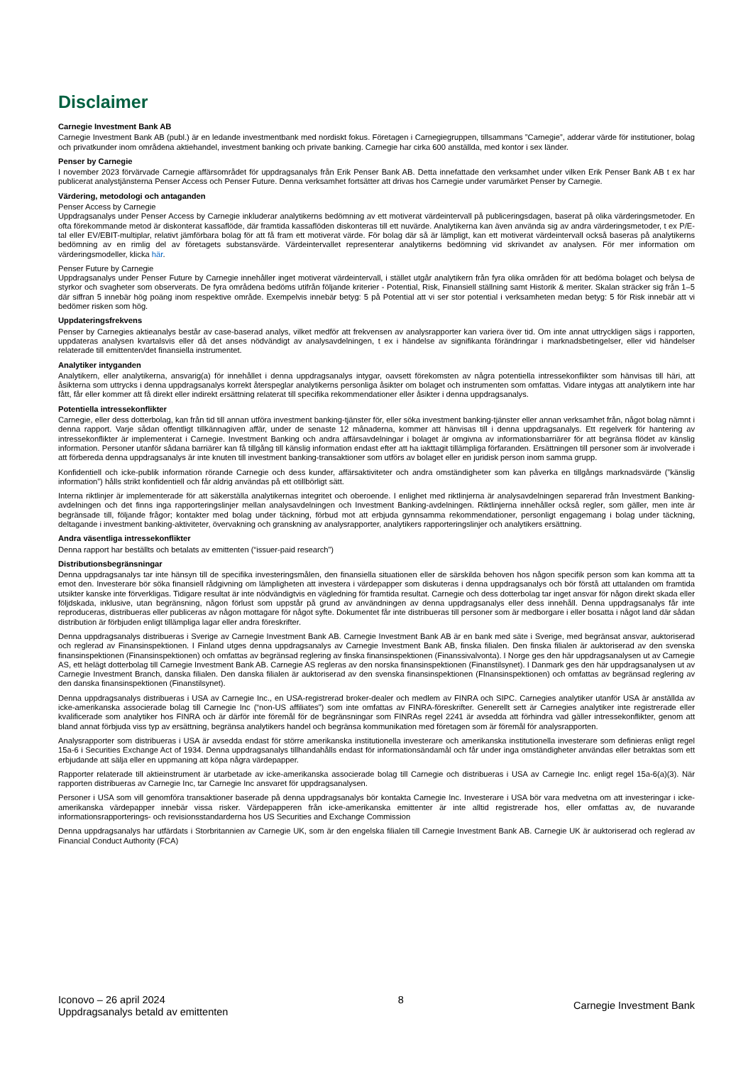Disclaimer
Carnegie Investment Bank AB
Carnegie Investment Bank AB (publ.) är en ledande investmentbank med nordiskt fokus. Företagen i Carnegiegruppen, tillsammans ”Carnegie”, adderar värde för institutioner, bolag och privatkunder inom områdena aktiehandel, investment banking och private banking. Carnegie har cirka 600 anställda, med kontor i sex länder.
Penser by Carnegie
I november 2023 förvärvade Carnegie affärsområdet för uppdragsanalys från Erik Penser Bank AB. Detta innefattade den verksamhet under vilken Erik Penser Bank AB t ex har publicerat analystjänsterna Penser Access och Penser Future. Denna verksamhet fortsätter att drivas hos Carnegie under varumärket Penser by Carnegie.
Värdering, metodologi och antaganden
Penser Access by Carnegie
Uppdragsanalys under Penser Access by Carnegie inkluderar analytikerns bedömning av ett motiverat värdeintervall på publiceringsdagen, baserat på olika värderingsmetoder. En ofta förekommande metod är diskonterat kassaflöde, där framtida kassaflöden diskonteras till ett nuvärde. Analytikerna kan även använda sig av andra värderingsmetoder, t ex P/E-tal eller EV/EBIT-multiplar, relativt jämförbara bolag för att få fram ett motiverat värde. För bolag där så är lämpligt, kan ett motiverat värdeintervall också baseras på analytikerns bedömning av en rimlig del av företagets substansvärde. Värdeintervallet representerar analytikerns bedömning vid skrivandet av analysen. För mer information om värderingsmodeller, klicka här.
Penser Future by Carnegie
Uppdragsanalys under Penser Future by Carnegie innehåller inget motiverat värdeintervall, i stället utgår analytikern från fyra olika områden för att bedöma bolaget och belysa de styrkor och svagheter som observerats. De fyra områdena bedöms utifrån följande kriterier - Potential, Risk, Finansiell ställning samt Historik & meriter. Skalan sträcker sig från 1–5 där siffran 5 innebär hög poäng inom respektive område. Exempelvis innebär betyg: 5 på Potential att vi ser stor potential i verksamheten medan betyg: 5 för Risk innebär att vi bedömer risken som hög.
Uppdateringsfrekvens
Penser by Carnegies aktieanalys består av case-baserad analys, vilket medför att frekvensen av analysrapporter kan variera över tid. Om inte annat uttryckligen sägs i rapporten, uppdateras analysen kvartalsvis eller då det anses nödvändigt av analysavdelningen, t ex i händelse av signifikanta förändringar i marknadsbetingelser, eller vid händelser relaterade till emittenten/det finansiella instrumentet.
Analytiker intyganden
Analytikern, eller analytikerna, ansvarig(a) för innehållet i denna uppdragsanalys intygar, oavsett förekomsten av några potentiella intressekonflikter som hänvisas till häri, att åsikterna som uttrycks i denna uppdragsanalys korrekt återspeglar analytikerns personliga åsikter om bolaget och instrumenten som omfattas. Vidare intygas att analytikern inte har fått, får eller kommer att få direkt eller indirekt ersättning relaterat till specifika rekommendationer eller åsikter i denna uppdragsanalys.
Potentiella intressekonflikter
Carnegie, eller dess dotterbolag, kan från tid till annan utföra investment banking-tjänster för, eller söka investment banking-tjänster eller annan verksamhet från, något bolag nämnt i denna rapport. Varje sådan offentligt tillkännagiven affär, under de senaste 12 månaderna, kommer att hänvisas till i denna uppdragsanalys. Ett regelverk för hantering av intressekonflikter är implementerat i Carnegie. Investment Banking och andra affärsavdelningar i bolaget är omgivna av informationsbarriärer för att begränsa flödet av känslig information. Personer utanför sådana barriärer kan få tillgång till känslig information endast efter att ha iakttagit tillämpliga förfaranden. Ersättningen till personer som är involverade i att förbereda denna uppdragsanalys är inte knuten till investment banking-transaktioner som utförs av bolaget eller en juridisk person inom samma grupp.
Konfidentiell och icke-publik information rörande Carnegie och dess kunder, affärsaktiviteter och andra omständigheter som kan påverka en tillgångs marknadsvärde (”känslig information”) hålls strikt konfidentiell och får aldrig användas på ett otillbörligt sätt.
Interna riktlinjer är implementerade för att säkerställa analytikernas integritet och oberoende. I enlighet med riktlinjerna är analysavdelningen separerad från Investment Banking-avdelningen och det finns inga rapporteringslinjer mellan analysavdelningen och Investment Banking-avdelningen. Riktlinjerna innehåller också regler, som gäller, men inte är begränsade till, följande frågor; kontakter med bolag under täckning, förbud mot att erbjuda gynnsamma rekommendationer, personligt engagemang i bolag under täckning, deltagande i investment banking-aktiviteter, övervakning och granskning av analysrapporter, analytikers rapporteringslinjer och analytikers ersättning.
Andra väsentliga intressekonflikter
Denna rapport har beställts och betalats av emittenten (“issuer-paid research”)
Distributionsbegränsningar
Denna uppdragsanalys tar inte hänsyn till de specifika investeringsmålen, den finansiella situationen eller de särskilda behoven hos någon specifik person som kan komma att ta emot den. Investerare bör söka finansiell rådgivning om lämpligheten att investera i värdepapper som diskuteras i denna uppdragsanalys och bör förstå att uttalanden om framtida utsikter kanske inte förverkligas. Tidigare resultat är inte nödvändigtvis en vägledning för framtida resultat. Carnegie och dess dotterbolag tar inget ansvar för någon direkt skada eller följdskada, inklusive, utan begränsning, någon förlust som uppstår på grund av användningen av denna uppdragsanalys eller dess innehåll. Denna uppdragsanalys får inte reproduceras, distribueras eller publiceras av någon mottagare för något syfte. Dokumentet får inte distribueras till personer som är medborgare i eller bosatta i något land där sådan distribution är förbjuden enligt tillämpliga lagar eller andra föreskrifter.
Denna uppdragsanalys distribueras i Sverige av Carnegie Investment Bank AB. Carnegie Investment Bank AB är en bank med säte i Sverige, med begränsat ansvar, auktoriserad och reglerad av Finansinspektionen. I Finland utges denna uppdragsanalys av Carnegie Investment Bank AB, finska filialen. Den finska filialen är auktoriserad av den svenska finansinspektionen (Finansinspektionen) och omfattas av begränsad reglering av finska finansinspektionen (Finanssivalvonta). I Norge ges den här uppdragsanalysen ut av Carnegie AS, ett helägt dotterbolag till Carnegie Investment Bank AB. Carnegie AS regleras av den norska finansinspektionen (Finanstilsynet). I Danmark ges den här uppdragsanalysen ut av Carnegie Investment Branch, danska filialen. Den danska filialen är auktoriserad av den svenska finansinspektionen (FInansinspektionen) och omfattas av begränsad reglering av den danska finansinspektionen (Finanstilsynet).
Denna uppdragsanalys distribueras i USA av Carnegie Inc., en USA-registrerad broker-dealer och medlem av FINRA och SIPC. Carnegies analytiker utanför USA är anställda av icke-amerikanska associerade bolag till Carnegie Inc (“non-US affiliates”) som inte omfattas av FINRA-föreskrifter. Generellt sett är Carnegies analytiker inte registrerade eller kvalificerade som analytiker hos FINRA och är därför inte föremål för de begränsningar som FINRAs regel 2241 är avsedda att förhindra vad gäller intressekonflikter, genom att bland annat förbjuda viss typ av ersättning, begränsa analytikers handel och begränsa kommunikation med företagen som är föremål för analysrapporten.
Analysrapporter som distribueras i USA är avsedda endast för större amerikanska institutionella investerare och amerikanska institutionella investerare som definieras enligt regel 15a-6 i Securities Exchange Act of 1934. Denna uppdragsanalys tillhandahålls endast för informationsändamål och får under inga omständigheter användas eller betraktas som ett erbjudande att sälja eller en uppmaning att köpa några värdepapper.
Rapporter relaterade till aktieinstrument är utarbetade av icke-amerikanska associerade bolag till Carnegie och distribueras i USA av Carnegie Inc. enligt regel 15a-6(a)(3). När rapporten distribueras av Carnegie Inc, tar Carnegie Inc ansvaret för uppdragsanalysen.
Personer i USA som vill genomföra transaktioner baserade på denna uppdragsanalys bör kontakta Carnegie Inc. Investerare i USA bör vara medvetna om att investeringar i icke-amerikanska värdepapper innebär vissa risker. Värdepapperen från icke-amerikanska emittenter är inte alltid registrerade hos, eller omfattas av, de nuvarande informationsrapporterings- och revisionsstandarderna hos US Securities and Exchange Commission
Denna uppdragsanalys har utfärdats i Storbritannien av Carnegie UK, som är den engelska filialen till Carnegie Investment Bank AB. Carnegie UK är auktoriserad och reglerad av Financial Conduct Authority (FCA)
Iconovo – 26 april 2024
Uppdragsanalys betald av emittenten
8
Carnegie Investment Bank